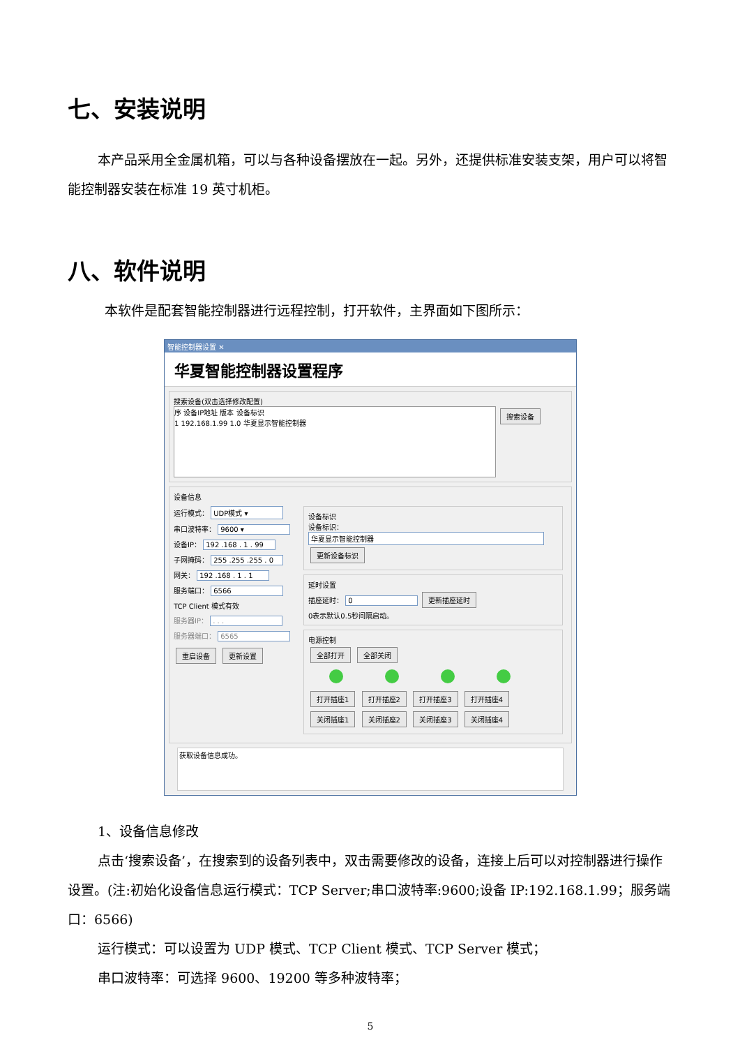七、安装说明
本产品采用全金属机箱，可以与各种设备摆放在一起。另外，还提供标准安装支架，用户可以将智能控制器安装在标准 19 英寸机柜。
八、软件说明
本软件是配套智能控制器进行远程控制，打开软件，主界面如下图所示：
智能控制器设置 ✕
华夏智能控制器设置程序
搜索设备(双击选择修改配置)
序 设备IP地址 版本 设备标识
1 192.168.1.99 1.0 华夏显示智能控制器
搜索设备
设备信息
运行模式： UDP模式 ▾
串口波特率： 9600 ▾
设备IP： 192 .168 . 1 . 99
子网掩码： 255 .255 .255 . 0
网关： 192 .168 . 1 . 1
服务端口： 6566
TCP Client 模式有效
服务器IP： . . .
服务器端口： 6565
重启设备 更新设置
设备标识
设备标识：
华夏显示智能控制器
更新设备标识
延时设置
插座延时： 0 更新插座延时
0表示默认0.5秒间隔启动。
电源控制
全部打开 全部关闭
打开插座1 打开插座2 打开插座3 打开插座4
关闭插座1 关闭插座2 关闭插座3 关闭插座4
获取设备信息成功。
1、设备信息修改
点击‘搜索设备’，在搜索到的设备列表中，双击需要修改的设备，连接上后可以对控制器进行操作设置。(注:初始化设备信息运行模式：TCP Server;串口波特率:9600;设备 IP:192.168.1.99；服务端口：6566)
运行模式：可以设置为 UDP 模式、TCP Client 模式、TCP Server 模式；
串口波特率：可选择 9600、19200 等多种波特率；
5